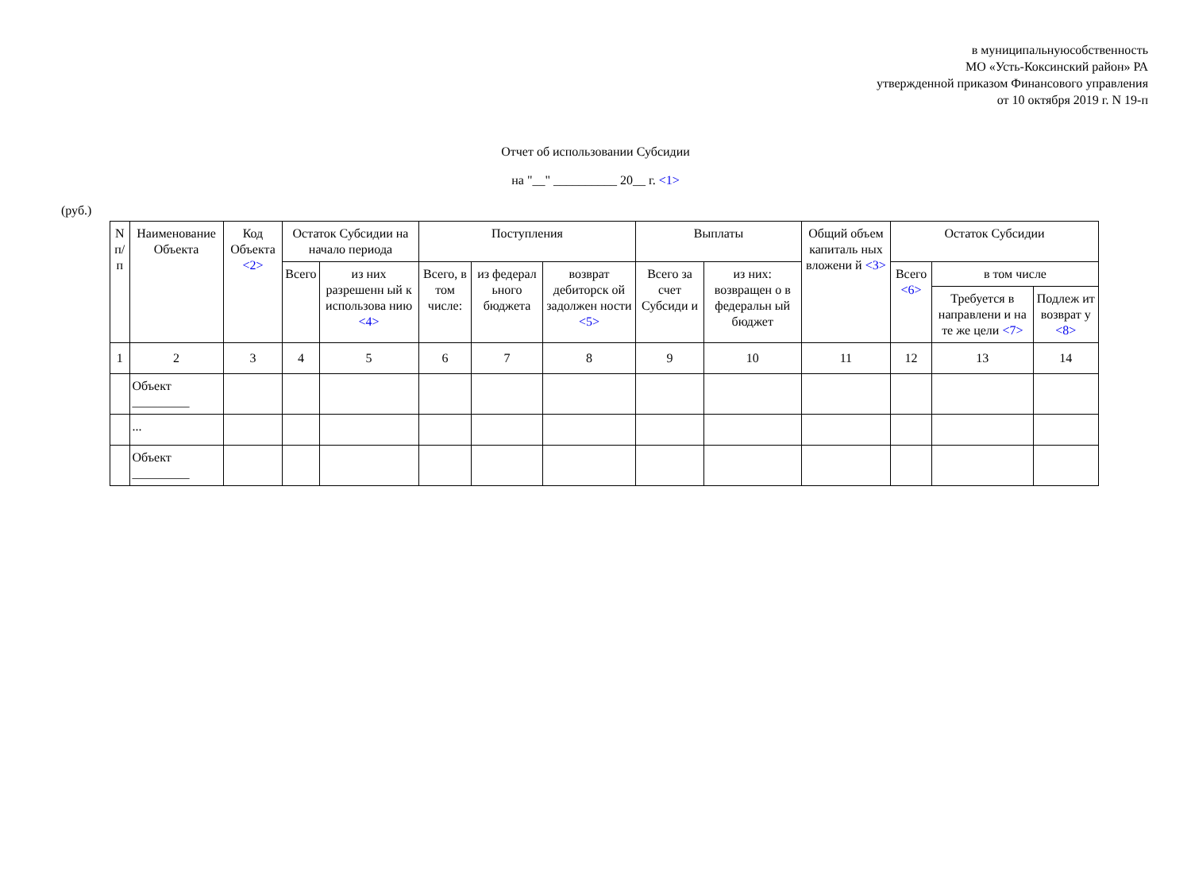в муниципальнуюсобственность
МО «Усть-Коксинский район» РА
утвержденной приказом Финансового управления
от 10 октября 2019 г. N 19-п
Отчет об использовании Субсидии
на "__" __________ 20__ г. <1>
(руб.)
| N п/п | Наименование Объекта | Код Объекта <2> | Остаток Субсидии на начало периода | | Поступления | | | Выплаты | | Общий объем капиталь ных вложени й <3> | Остаток Субсидии | | |
| --- | --- | --- | --- | --- | --- | --- | --- | --- | --- | --- | --- | --- | --- |
| | | | Всего | из них разрешенн ый к использова нию <4> | Всего, в том числе: | из федерал ьного бюджета | возврат дебиторск ой задолжен ности <5> | Всего за счет Субсиди и | из них: возвращен о в федеральн ый бюджет | | Всего <6> | в том числе | |
| | | | | | | | | | | | | Требуется в направлени и на те же цели <7> | Подлеж ит возврат у <8> |
| 1 | 2 | 3 | 4 | 5 | 6 | 7 | 8 | 9 | 10 | 11 | 12 | 13 | 14 |
| | Объект _________ | | | | | | | | | | | | |
| | ... | | | | | | | | | | | | |
| | Объект _________ | | | | | | | | | | | | |